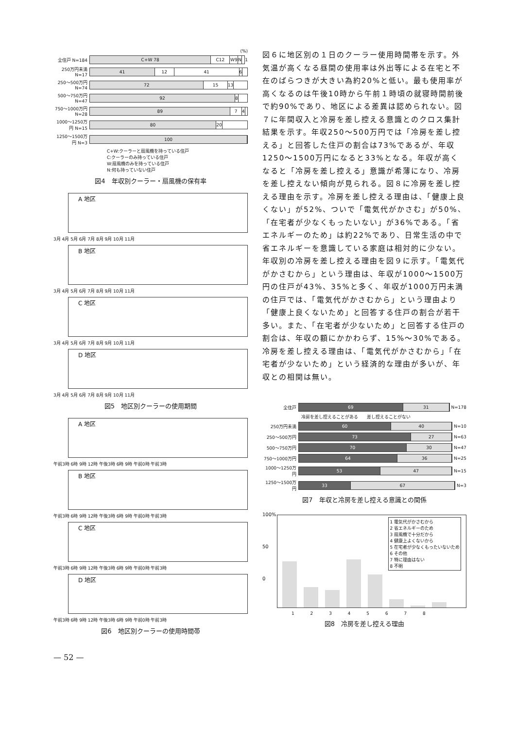(%)
全住戸 N=184
C+W 78 C12 W9 N
1
250万円未満 N=17
41 12 41 6
250～500万円 N=74
72 15 13
500～750万円 N=47
92 8
750～1000万円 N=28
89 7 4
1000～1250万円 N=15
80 20
1250～1500万円 N=3
100
C+W:クーラーと扇風機を持っている住戸
C:クーラーのみ持っている住戸
W:扇風機のみを持っている住戸
N:何も持っていない住戸
図4　年収別クーラー・扇風機の保有率
A 地区
3月 4月 5月 6月 7月 8月 9月 10月 11月
B 地区
3月 4月 5月 6月 7月 8月 9月 10月 11月
C 地区
3月 4月 5月 6月 7月 8月 9月 10月 11月
D 地区
3月 4月 5月 6月 7月 8月 9月 10月 11月
図5　地区別クーラーの使用期間
A 地区
午前3時 6時 9時 12時 午後3時 6時 9時 午前0時 午前3時
B 地区
午前3時 6時 9時 12時 午後3時 6時 9時 午前0時 午前3時
C 地区
午前3時 6時 9時 12時 午後3時 6時 9時 午前0時 午前3時
D 地区
午前3時 6時 9時 12時 午後3時 6時 9時 午前0時 午前3時
図6　地区別クーラーの使用時間帯
図６に地区別の１日のクーラー使用時間帯を示す。外気温が高くなる昼間の使用率は外出等による在宅と不在のばらつきが大きい為約20%と低い。最も使用率が高くなるのは午後10時から午前１時頃の就寝時間前後で約90%であり、地区による差異は認められない。図７に年間収入と冷房を差し控える意識とのクロス集計結果を示す。年収250～500万円では「冷房を差し控える」と回答した住戸の割合は73%であるが、年収1250～1500万円になると33%となる。年収が高くなると「冷房を差し控える」意識が希薄になり、冷房を差し控えない傾向が見られる。図８に冷房を差し控える理由を示す。冷房を差し控える理由は、「健康上良くない」が52%、ついで「電気代がかさむ」が50%、「在宅者が少なくもったいない」が36%である。「省エネルギーのため」は約22%であり、日常生活の中で省エネルギーを意識している家庭は相対的に少ない。年収別の冷房を差し控える理由を図９に示す。「電気代がかさむから」という理由は、年収が1000～1500万円の住戸が43%、35%と多く、年収が1000万円未満の住戸では、「電気代がかさむから」という理由より「健康上良くないため」と回答する住戸の割合が若干多い。また、「在宅者が少ないため」と回答する住戸の割合は、年収の額にかかわらず、15%～30%である。冷房を差し控える理由は、「電気代がかさむから」「在宅者が少ないため」という経済的な理由が多いが、年収との相関は無い。
全住戸
69 31
N=178
冷房を差し控えることがある　　差し控えることがない
250万円未満
60 40
N=10
250～500万円
73 27
N=63
500～750万円
70 30
N=47
750～1000万円
64 36
N=25
1000～1250万円
53 47
N=15
1250～1500万円
33 67
N=3
図7　年収と冷房を差し控える意識との関係
100%
50
0
1 電気代がかさむから
2 省エネルギーのため
3 扇風機で十分だから
4 健康上よくないから
5 在宅者が少なくもったいないため
6 その他
7 特に理由はない
8 不明
1 2 3 4 5 6 7 8
図8　冷房を差し控える理由
— 52 —